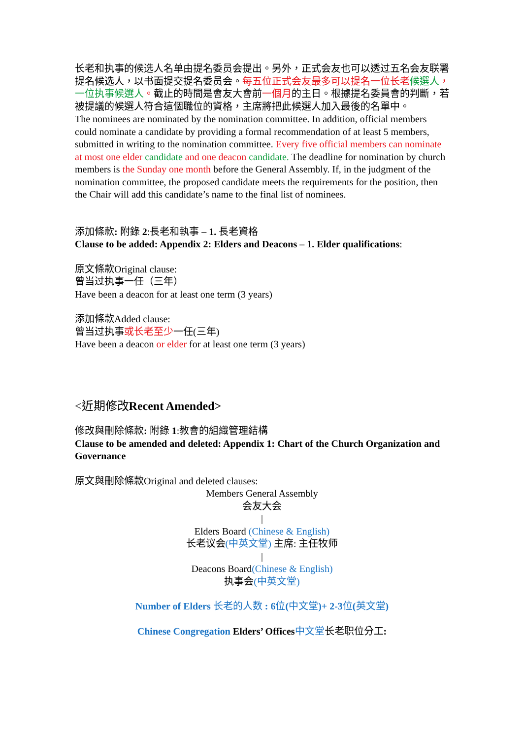长老和执事的候选人名单由提名委员会提出。另外，正式会友也可以透过五名会友联署提名候选人，以书面提交提名委员会。每五位正式会友最多可以提名一位长老 候選人，一位执事候選人。截止的時間是會友大會前一個月的主日。根據提名委員會的判斷，若被提議的候選人符合這個職位的資格，主席將把此候選人加入最後的名單中。
The nominees are nominated by the nomination committee. In addition, official members could nominate a candidate by providing a formal recommendation of at least 5 members, submitted in writing to the nomination committee. Every five official members can nominate at most one elder candidate and one deacon candidate. The deadline for nomination by church members is the Sunday one month before the General Assembly. If, in the judgment of the nomination committee, the proposed candidate meets the requirements for the position, then the Chair will add this candidate’s name to the final list of nominees.
添加條款: 附錄 2:長老和執事 – 1. 長老資格
Clause to be added: Appendix 2: Elders and Deacons – 1. Elder qualifications:
原文條款Original clause:
曾当过执事一任（三年）
Have been a deacon for at least one term (3 years)
添加條款Added clause:
曾当过执事或长老至少一任(三年)
Have been a deacon or elder for at least one term (3 years)
<近期修改Recent Amended>
修改與刪除條款: 附錄 1:教會的組織管理結構
Clause to be amended and deleted: Appendix 1: Chart of the Church Organization and Governance
原文與刪除條款Original and deleted clauses:
Members General Assembly
会友大会
|
Elders Board (Chinese & English)
长老议会(中英文堂) 主席: 主任牧师
|
Deacons Board(Chinese & English)
执事会(中英文堂)
Number of Elders 长老的人数 : 6位(中文堂)+ 2-3位(英文堂)
Chinese Congregation Elders’ Offices 中文堂长老职位分工: